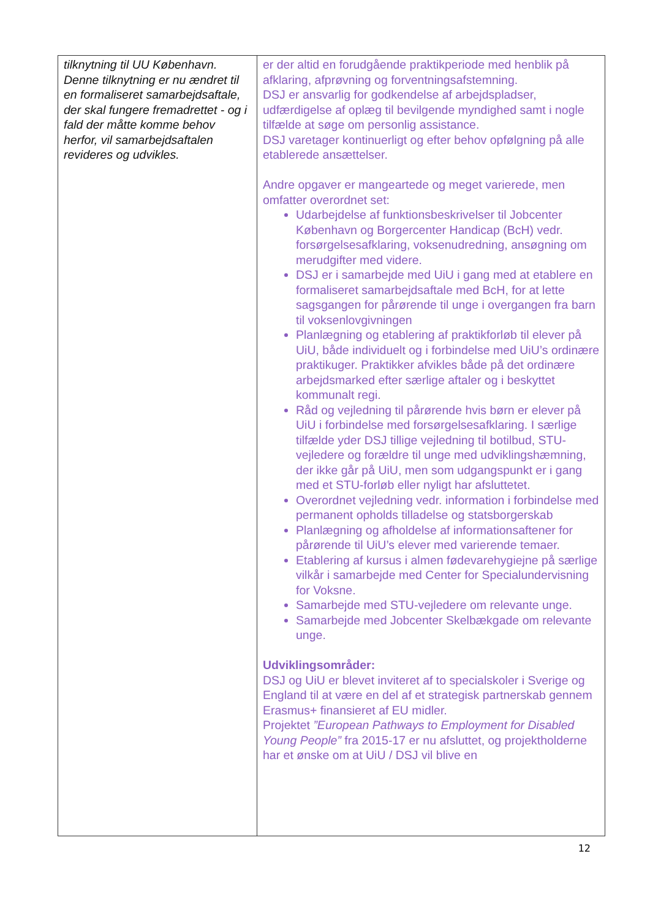| tilknytning til UU København. Denne tilknytning er nu ændret til en formaliseret samarbejdsaftale, der skal fungere fremadrettet - og i fald der måtte komme behov herfor, vil samarbejdsaftalen revideres og udvikles. | er der altid en forudgående praktikperiode med henblik på afklaring, afprøvning og forventningsafstemning. DSJ er ansvarlig for godkendelse af arbejdspladser, udfærdigelse af oplæg til bevilgende myndighed samt i nogle tilfælde at søge om personlig assistance. DSJ varetager kontinuerligt og efter behov opfølgning på alle etablerede ansættelser. Andre opgaver er mangeartede og meget varierede, men omfatter overordnet set: Udarbejdelse af funktionsbeskrivelser til Jobcenter København og Borgercenter Handicap (BcH) vedr. forsørgelsesafklaring, voksenudredning, ansøgning om merudgifter med videre. DSJ er i samarbejde med UiU i gang med at etablere en formaliseret samarbejdsaftale med BcH, for at lette sagsgangen for pårørende til unge i overgangen fra barn til voksenlovgivningen Planlægning og etablering af praktikforløb til elever på UiU, både individuelt og i forbindelse med UiU’s ordinære praktikuger. Praktikker afvikles både på det ordinære arbejdsmarked efter særlige aftaler og i beskyttet kommunalt regi. Råd og vejledning til pårørende hvis børn er elever på UiU i forbindelse med forsørgelsesafklaring. I særlige tilfælde yder DSJ tillige vejledning til botilbud, STU-vejledere og forældre til unge med udviklingshæmning, der ikke går på UiU, men som udgangspunkt er i gang med et STU-forløb eller nyligt har afsluttetet. Overordnet vejledning vedr. information i forbindelse med permanent opholds tilladelse og statsborgerskab Planlægning og afholdelse af informationsaftener for pårørende til UiU’s elever med varierende temaer. Etablering af kursus i almen fødevarehygiejne på særlige vilkår i samarbejde med Center for Specialundervisning for Voksne. Samarbejde med STU-vejledere om relevante unge. Samarbejde med Jobcenter Skelbækgade om relevante unge. Udviklingsområder: DSJ og UiU er blevet inviteret af to specialskoler i Sverige og England til at være en del af et strategisk partnerskab gennem Erasmus+ finansieret af EU midler. Projektet ”European Pathways to Employment for Disabled Young People” fra 2015-17 er nu afsluttet, og projektholderne har et ønske om at UiU / DSJ vil blive en |
12